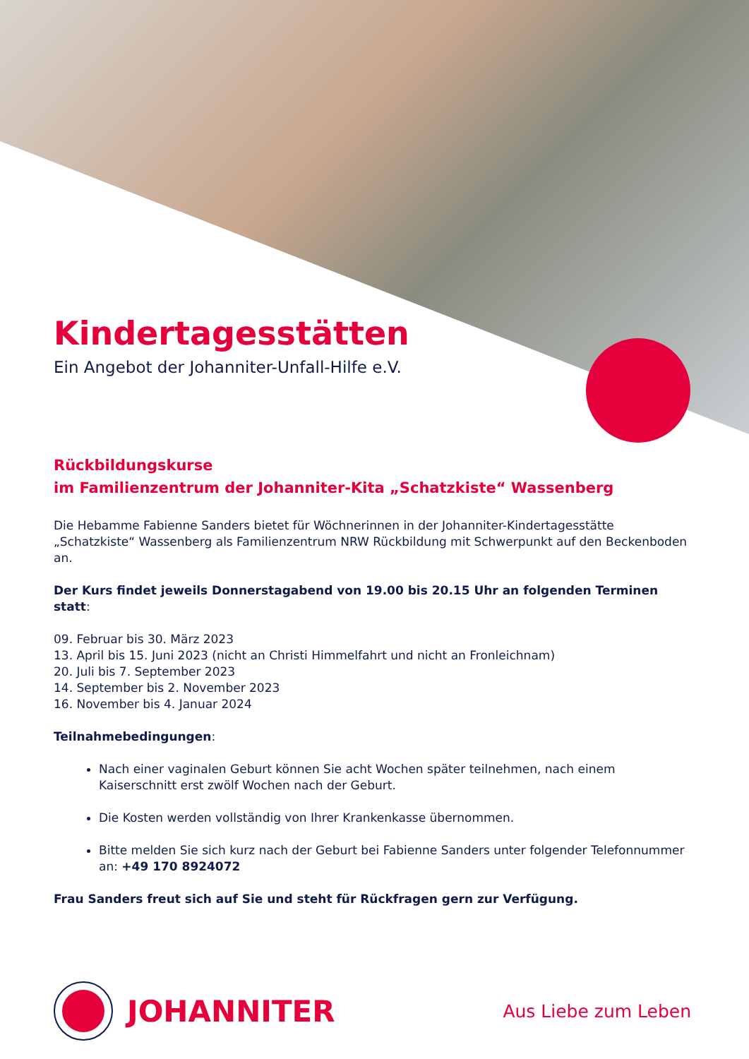Kindertagesstätten
Ein Angebot der Johanniter-Unfall-Hilfe e.V.
Rückbildungskurse
im Familienzentrum der Johanniter-Kita „Schatzkiste“ Wassenberg
Die Hebamme Fabienne Sanders bietet für Wöchnerinnen in der Johanniter-Kindertagesstätte „Schatzkiste“ Wassenberg als Familienzentrum NRW Rückbildung mit Schwerpunkt auf den Beckenboden an.
Der Kurs findet jeweils Donnerstagabend von 19.00 bis 20.15 Uhr an folgenden Terminen statt:
09. Februar bis 30. März 2023
13. April bis 15. Juni 2023 (nicht an Christi Himmelfahrt und nicht an Fronleichnam)
20. Juli bis 7. September 2023
14. September bis 2. November 2023
16. November bis 4. Januar 2024
Teilnahmebedingungen:
Nach einer vaginalen Geburt können Sie acht Wochen später teilnehmen, nach einem Kaiserschnitt erst zwölf Wochen nach der Geburt.
Die Kosten werden vollständig von Ihrer Krankenkasse übernommen.
Bitte melden Sie sich kurz nach der Geburt bei Fabienne Sanders unter folgender Telefonnummer an: +49 170 8924072
Frau Sanders freut sich auf Sie und steht für Rückfragen gern zur Verfügung.
JOHANNITER
Aus Liebe zum Leben